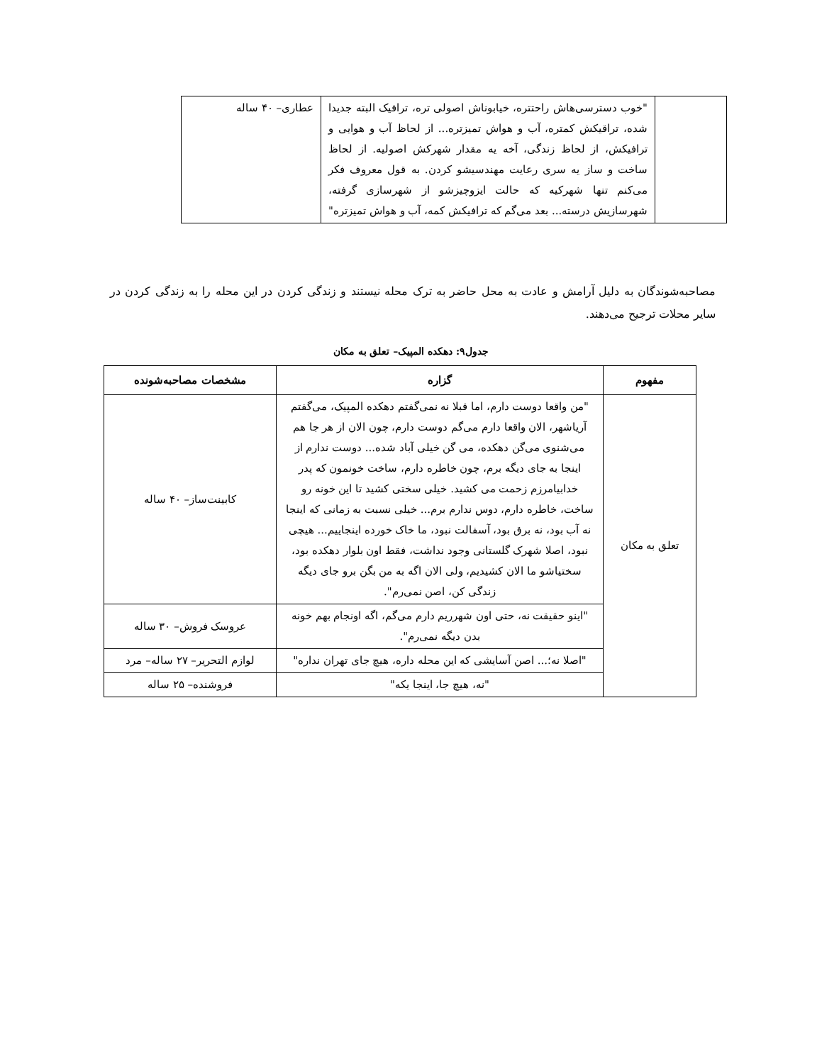| | "خوب دسترسی‌هاش راحتتره، خیابوناش اصولی تره، ترافیک البته جدیدا شده، تراقیکش کمتره، آب و هواش تمیزتره... از لحاظ آب و هوایی و ترافیکش، از لحاظ زندگی، آخه یه مقدار شهرکش اصولیه. از لحاظ ساخت و ساز یه سری رعایت مهندسیشو کردن. به قول معروف فکر می‌کنم تنها شهرکیه که حالت ایزوچیزشو از شهرسازی گرفته، شهرسازیش درسته... بعد می‌گم که ترافیکش کمه، آب و هواش تمیزتره" | عطاری– ۴۰ ساله |
مصاحبه‌شوندگان به دلیل آرامش و عادت به محل حاضر به ترک محله نیستند و زندگی کردن در این محله را به زندگی کردن در سایر محلات ترجیح می‌دهند.
جدول۹: دهکده المپیک– تعلق به مکان
| مفهوم | گزاره | مشخصات مصاحبه‌شونده |
| --- | --- | --- |
| تعلق به مکان | "من واقعا دوست دارم، اما قبلا نه نمی‌گفتم دهکده المپیک، می‌گفتم آریاشهر، الان واقعا دارم می‌گم دوست دارم، چون الان از هر جا هم می‌شنوی می‌گن دهکده، می گن خیلی آباد شده... دوست ندارم از اینجا به جای دیگه برم، چون خاطره دارم، ساخت خونمون که پدر خدابیامرزم زحمت می کشید. خیلی سختی کشید تا این خونه رو ساخت، خاطره دارم، دوس ندارم برم... خیلی نسبت به زمانی که اینجا نه آب بود، نه برق بود، آسفالت نبود، ما خاک خورده اینجاییم... هیچی نبود، اصلا شهرک گلستانی وجود نداشت، فقط اون بلوار دهکده بود، سختیاشو ما الان کشیدیم، ولی الان اگه به من بگن برو جای دیگه زندگی کن، اصن نمی‌رم". | کابینت‌ساز– ۴۰ ساله |
| | "اینو حقیقت نه، حتی اون شهرریم دارم می‌گم، اگه اونجام بهم خونه بدن دیگه نمی‌رم". | عروسک فروش– ۳۰ ساله |
| | "اصلا نه؛... اصن آسایشی که این محله داره، هیچ جای تهران نداره" | لوازم التحریر– ۲۷ ساله– مرد |
| | "نه، هیچ جا، اینجا یکه" | فروشنده– ۲۵ ساله |